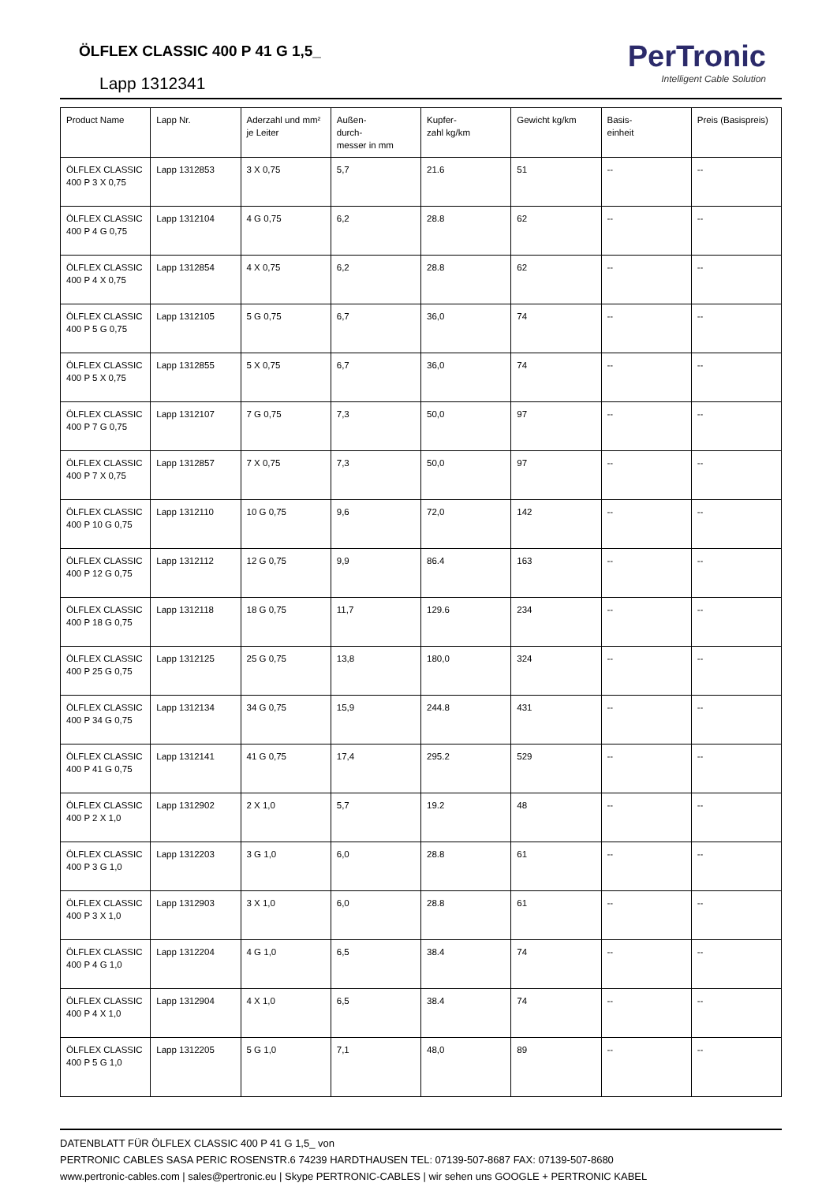ÖLFLEX CLASSIC 400 P 41 G 1,5_
Lapp 1312341
PerTronic
Intelligent Cable Solution
| Product Name | Lapp Nr. | Aderzahl und mm² je Leiter | Außen- durch- messer in mm | Kupfer- zahl kg/km | Gewicht kg/km | Basis- einheit | Preis (Basispreis) |
| --- | --- | --- | --- | --- | --- | --- | --- |
| ÖLFLEX CLASSIC 400 P 3 X 0,75 | Lapp 1312853 | 3 X 0,75 | 5,7 | 21.6 | 51 | -- | -- |
| ÖLFLEX CLASSIC 400 P 4 G 0,75 | Lapp 1312104 | 4 G 0,75 | 6,2 | 28.8 | 62 | -- | -- |
| ÖLFLEX CLASSIC 400 P 4 X 0,75 | Lapp 1312854 | 4 X 0,75 | 6,2 | 28.8 | 62 | -- | -- |
| ÖLFLEX CLASSIC 400 P 5 G 0,75 | Lapp 1312105 | 5 G 0,75 | 6,7 | 36,0 | 74 | -- | -- |
| ÖLFLEX CLASSIC 400 P 5 X 0,75 | Lapp 1312855 | 5 X 0,75 | 6,7 | 36,0 | 74 | -- | -- |
| ÖLFLEX CLASSIC 400 P 7 G 0,75 | Lapp 1312107 | 7 G 0,75 | 7,3 | 50,0 | 97 | -- | -- |
| ÖLFLEX CLASSIC 400 P 7 X 0,75 | Lapp 1312857 | 7 X 0,75 | 7,3 | 50,0 | 97 | -- | -- |
| ÖLFLEX CLASSIC 400 P 10 G 0,75 | Lapp 1312110 | 10 G 0,75 | 9,6 | 72,0 | 142 | -- | -- |
| ÖLFLEX CLASSIC 400 P 12 G 0,75 | Lapp 1312112 | 12 G 0,75 | 9,9 | 86.4 | 163 | -- | -- |
| ÖLFLEX CLASSIC 400 P 18 G 0,75 | Lapp 1312118 | 18 G 0,75 | 11,7 | 129.6 | 234 | -- | -- |
| ÖLFLEX CLASSIC 400 P 25 G 0,75 | Lapp 1312125 | 25 G 0,75 | 13,8 | 180,0 | 324 | -- | -- |
| ÖLFLEX CLASSIC 400 P 34 G 0,75 | Lapp 1312134 | 34 G 0,75 | 15,9 | 244.8 | 431 | -- | -- |
| ÖLFLEX CLASSIC 400 P 41 G 0,75 | Lapp 1312141 | 41 G 0,75 | 17,4 | 295.2 | 529 | -- | -- |
| ÖLFLEX CLASSIC 400 P 2 X 1,0 | Lapp 1312902 | 2 X 1,0 | 5,7 | 19.2 | 48 | -- | -- |
| ÖLFLEX CLASSIC 400 P 3 G 1,0 | Lapp 1312203 | 3 G 1,0 | 6,0 | 28.8 | 61 | -- | -- |
| ÖLFLEX CLASSIC 400 P 3 X 1,0 | Lapp 1312903 | 3 X 1,0 | 6,0 | 28.8 | 61 | -- | -- |
| ÖLFLEX CLASSIC 400 P 4 G 1,0 | Lapp 1312204 | 4 G 1,0 | 6,5 | 38.4 | 74 | -- | -- |
| ÖLFLEX CLASSIC 400 P 4 X 1,0 | Lapp 1312904 | 4 X 1,0 | 6,5 | 38.4 | 74 | -- | -- |
| ÖLFLEX CLASSIC 400 P 5 G 1,0 | Lapp 1312205 | 5 G 1,0 | 7,1 | 48,0 | 89 | -- | -- |
DATENBLATT FÜR ÖLFLEX CLASSIC 400 P 41 G 1,5_ von
PERTRONIC CABLES SASA PERIC ROSENSTR.6 74239 HARDTHAUSEN TEL: 07139-507-8687 FAX: 07139-507-8680
www.pertronic-cables.com | sales@pertronic.eu | Skype PERTRONIC-CABLES | wir sehen uns GOOGLE + PERTRONIC KABEL